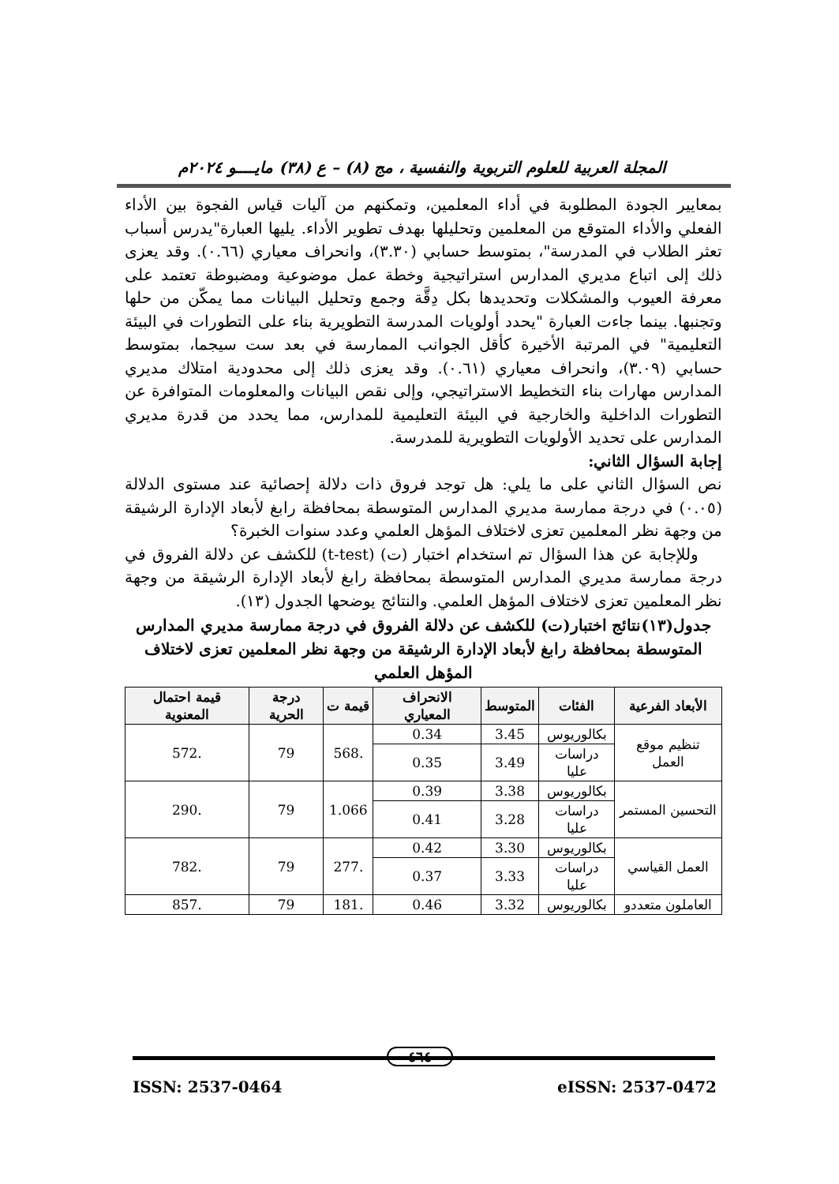المجلة العربية للعلوم التربوية والنفسية ، مج (٨) – ع (٣٨) مايــــو ٢٠٢٤م
بمعايير الجودة المطلوبة في أداء المعلمين، وتمكنهم من آليات قياس الفجوة بين الأداء الفعلي والأداء المتوقع من المعلمين وتحليلها بهدف تطوير الأداء. يليها العبارة"يدرس أسباب تعثر الطلاب في المدرسة"، بمتوسط حسابي (٣.٣٠)، وانحراف معياري (٠.٦٦). وقد يعزى ذلك إلى اتباع مديري المدارس استراتيجية وخطة عمل موضوعية ومضبوطة تعتمد على معرفة العيوب والمشكلات وتحديدها بكل دِقَّة وجمع وتحليل البيانات مما يمكّن من حلها وتجنبها. بينما جاءت العبارة "يحدد أولويات المدرسة التطويرية بناء على التطورات في البيئة التعليمية" في المرتبة الأخيرة كأقل الجوانب الممارسة في بعد ست سيجما، بمتوسط حسابي (٣.٠٩)، وانحراف معياري (٠.٦١). وقد يعزى ذلك إلى محدودية امتلاك مديري المدارس مهارات بناء التخطيط الاستراتيجي، وإلى نقص البيانات والمعلومات المتوافرة عن التطورات الداخلية والخارجية في البيئة التعليمية للمدارس، مما يحدد من قدرة مديري المدارس على تحديد الأولويات التطويرية للمدرسة.
إجابة السؤال الثاني:
نص السؤال الثاني على ما يلي: هل توجد فروق ذات دلالة إحصائية عند مستوى الدلالة (٠.٠٥) في درجة ممارسة مديري المدارس المتوسطة بمحافظة رابغ لأبعاد الإدارة الرشيقة من وجهة نظر المعلمين تعزى لاختلاف المؤهل العلمي وعدد سنوات الخبرة؟
وللإجابة عن هذا السؤال تم استخدام اختبار (ت) (t-test) للكشف عن دلالة الفروق في درجة ممارسة مديري المدارس المتوسطة بمحافظة رابغ لأبعاد الإدارة الرشيقة من وجهة نظر المعلمين تعزى لاختلاف المؤهل العلمي. والنتائج يوضحها الجدول (١٣).
جدول(١٣)نتائج اختبار(ت) للكشف عن دلالة الفروق في درجة ممارسة مديري المدارس المتوسطة بمحافظة رابغ لأبعاد الإدارة الرشيقة من وجهة نظر المعلمين تعزى لاختلاف المؤهل العلمي
| الأبعاد الفرعية | الفئات | المتوسط | الانحراف المعياري | قيمة ت | درجة الحرية | قيمة احتمال المعنوية |
| --- | --- | --- | --- | --- | --- | --- |
| تنظيم موقع العمل | بكالوريوس | 3.45 | 0.34 | .568 | 79 | .572 |
| | دراسات عليا | 3.49 | 0.35 | | | |
| التحسين المستمر | بكالوريوس | 3.38 | 0.39 | 1.066 | 79 | .290 |
| | دراسات عليا | 3.28 | 0.41 | | | |
| العمل القياسي | بكالوريوس | 3.30 | 0.42 | .277 | 79 | .782 |
| | دراسات عليا | 3.33 | 0.37 | | | |
| العاملون متعددو | بكالوريوس | 3.32 | 0.46 | .181 | 79 | .857 |
٤٦٤
ISSN: 2537-0464 eISSN: 2537-0472